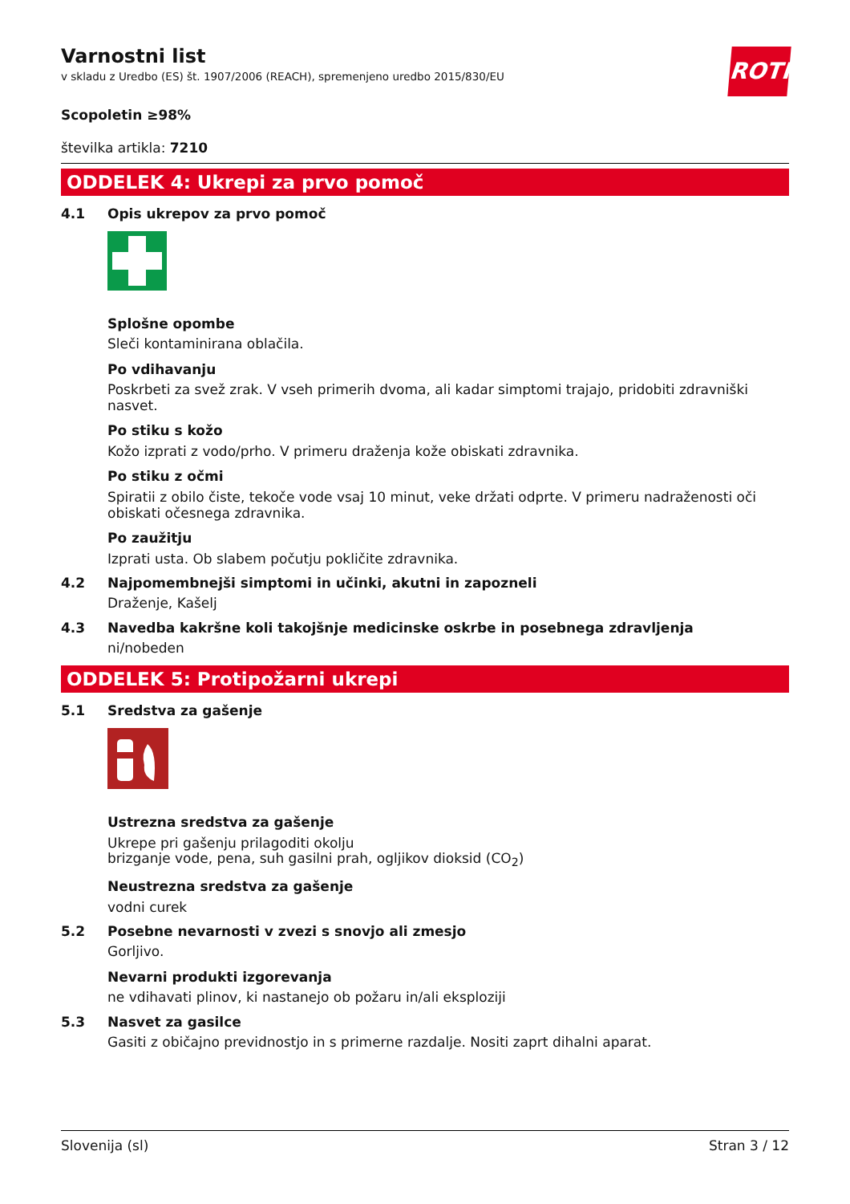ROTH
Varnostni list
v skladu z Uredbo (ES) št. 1907/2006 (REACH), spremenjeno uredbo 2015/830/EU
Scopoletin ≥98%
številka artikla: 7210
ODDELEK 4: Ukrepi za prvo pomoč
4.1 Opis ukrepov za prvo pomoč
Splošne opombe
Sleči kontaminirana oblačila.
Po vdihavanju
Poskrbeti za svež zrak. V vseh primerih dvoma, ali kadar simptomi trajajo, pridobiti zdravniški nasvet.
Po stiku s kožo
Kožo izprati z vodo/prho. V primeru draženja kože obiskati zdravnika.
Po stiku z očmi
Spiratii z obilo čiste, tekoče vode vsaj 10 minut, veke držati odprte. V primeru nadraženosti oči obiskati očesnega zdravnika.
Po zaužitju
Izprati usta. Ob slabem počutju pokličite zdravnika.
4.2 Najpomembnejši simptomi in učinki, akutni in zapozneli
Draženje, Kašelj
4.3 Navedba kakršne koli takojšnje medicinske oskrbe in posebnega zdravljenja
ni/nobeden
ODDELEK 5: Protipožarni ukrepi
5.1 Sredstva za gašenje
Ustrezna sredstva za gašenje
Ukrepe pri gašenju prilagoditi okolju
brizganje vode, pena, suh gasilni prah, ogljikov dioksid (CO<sub>2</sub>)
Neustrezna sredstva za gašenje
vodni curek
5.2 Posebne nevarnosti v zvezi s snovjo ali zmesjo
Gorljivo.
Nevarni produkti izgorevanja
ne vdihavati plinov, ki nastanejo ob požaru in/ali eksploziji
5.3 Nasvet za gasilce
Gasiti z običajno previdnostjo in s primerne razdalje. Nositi zaprt dihalni aparat.
Slovenija (sl) Stran 3 / 12